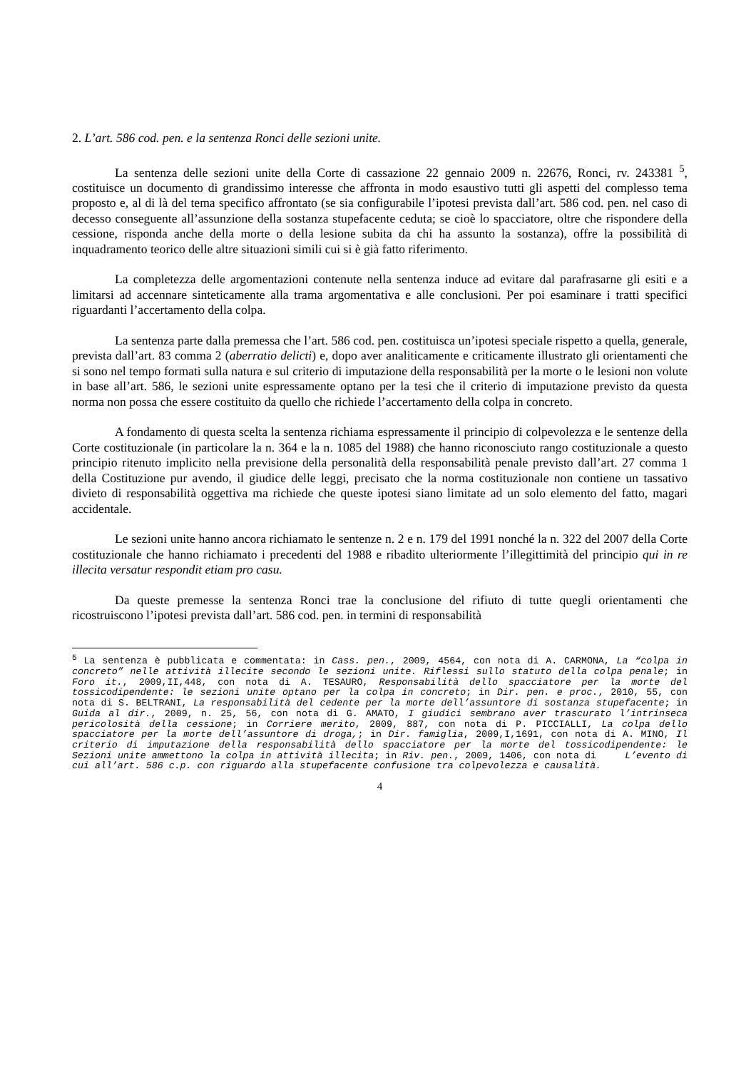2. L’art. 586 cod. pen. e la sentenza Ronci delle sezioni unite.
La sentenza delle sezioni unite della Corte di cassazione 22 gennaio 2009 n. 22676, Ronci, rv. 243381 <sup>5</sup>, costituisce un documento di grandissimo interesse che affronta in modo esaustivo tutti gli aspetti del complesso tema proposto e, al di là del tema specifico affrontato (se sia configurabile l’ipotesi prevista dall’art. 586 cod. pen. nel caso di decesso conseguente all’assunzione della sostanza stupefacente ceduta; se cioè lo spacciatore, oltre che rispondere della cessione, risponda anche della morte o della lesione subita da chi ha assunto la sostanza), offre la possibilità di inquadramento teorico delle altre situazioni simili cui si è già fatto riferimento.
La completezza delle argomentazioni contenute nella sentenza induce ad evitare dal parafrasarne gli esiti e a limitarsi ad accennare sinteticamente alla trama argomentativa e alle conclusioni. Per poi esaminare i tratti specifici riguardanti l’accertamento della colpa.
La sentenza parte dalla premessa che l’art. 586 cod. pen. costituisca un’ipotesi speciale rispetto a quella, generale, prevista dall’art. 83 comma 2 (aberratio delicti) e, dopo aver analiticamente e criticamente illustrato gli orientamenti che si sono nel tempo formati sulla natura e sul criterio di imputazione della responsabilità per la morte o le lesioni non volute in base all’art. 586, le sezioni unite espressamente optano per la tesi che il criterio di imputazione previsto da questa norma non possa che essere costituito da quello che richiede l’accertamento della colpa in concreto.
A fondamento di questa scelta la sentenza richiama espressamente il principio di colpevolezza e le sentenze della Corte costituzionale (in particolare la n. 364 e la n. 1085 del 1988) che hanno riconosciuto rango costituzionale a questo principio ritenuto implicito nella previsione della personalità della responsabilità penale previsto dall’art. 27 comma 1 della Costituzione pur avendo, il giudice delle leggi, precisato che la norma costituzionale non contiene un tassativo divieto di responsabilità oggettiva ma richiede che queste ipotesi siano limitate ad un solo elemento del fatto, magari accidentale.
Le sezioni unite hanno ancora richiamato le sentenze n. 2 e n. 179 del 1991 nonché la n. 322 del 2007 della Corte costituzionale che hanno richiamato i precedenti del 1988 e ribadito ulteriormente l’illegittimità del principio qui in re illecita versatur respondit etiam pro casu.
Da queste premesse la sentenza Ronci trae la conclusione del rifiuto di tutte quegli orientamenti che ricostruiscono l’ipotesi prevista dall’art. 586 cod. pen. in termini di responsabilità
<sup>5</sup> La sentenza è pubblicata e commentata: in Cass. pen., 2009, 4564, con nota di A. CARMONA, La “colpa in concreto” nelle attività illecite secondo le sezioni unite. Riflessi sullo statuto della colpa penale; in Foro it., 2009,II,448, con nota di A. TESAURO, Responsabilità dello spacciatore per la morte del tossicodipendente: le sezioni unite optano per la colpa in concreto; in Dir. pen. e proc., 2010, 55, con nota di S. BELTRANI, La responsabilità del cedente per la morte dell’assuntore di sostanza stupefacente; in Guida al dir., 2009, n. 25, 56, con nota di G. AMATO, I giudici sembrano aver trascurato l’intrinseca pericolosità della cessione; in Corriere merito, 2009, 887, con nota di P. PICCIALLI, La colpa dello spacciatore per la morte dell’assuntore di droga,; in Dir. famiglia, 2009,I,1691, con nota di A. MINO, Il criterio di imputazione della responsabilità dello spacciatore per la morte del tossicodipendente: le Sezioni unite ammettono la colpa in attività illecita; in Riv. pen., 2009, 1406, con nota di L’evento di cui all’art. 586 c.p. con riguardo alla stupefacente confusione tra colpevolezza e causalità.
4